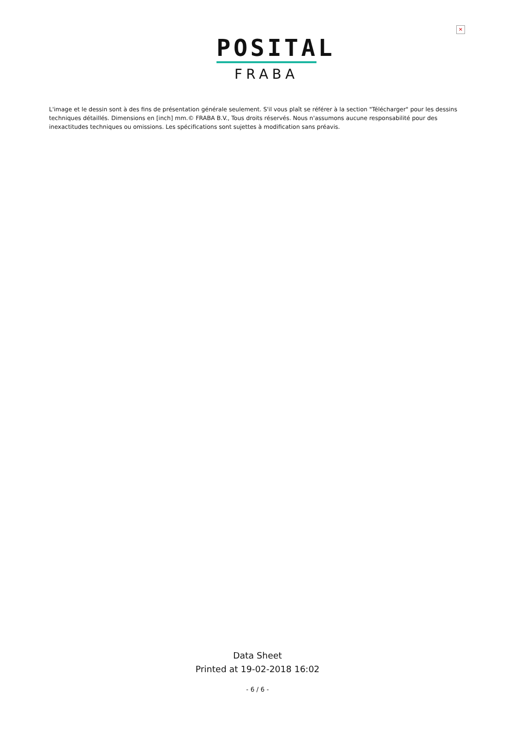✕
POSITAL
FRABA
L'image et le dessin sont à des fins de présentation générale seulement. S'il vous plaît se référer à la section "Télécharger" pour les dessins techniques détaillés. Dimensions en [inch] mm.© FRABA B.V., Tous droits réservés. Nous n'assumons aucune responsabilité pour des inexactitudes techniques ou omissions. Les spécifications sont sujettes à modification sans préavis.
Data Sheet
Printed at 19-02-2018 16:02
- 6 / 6 -